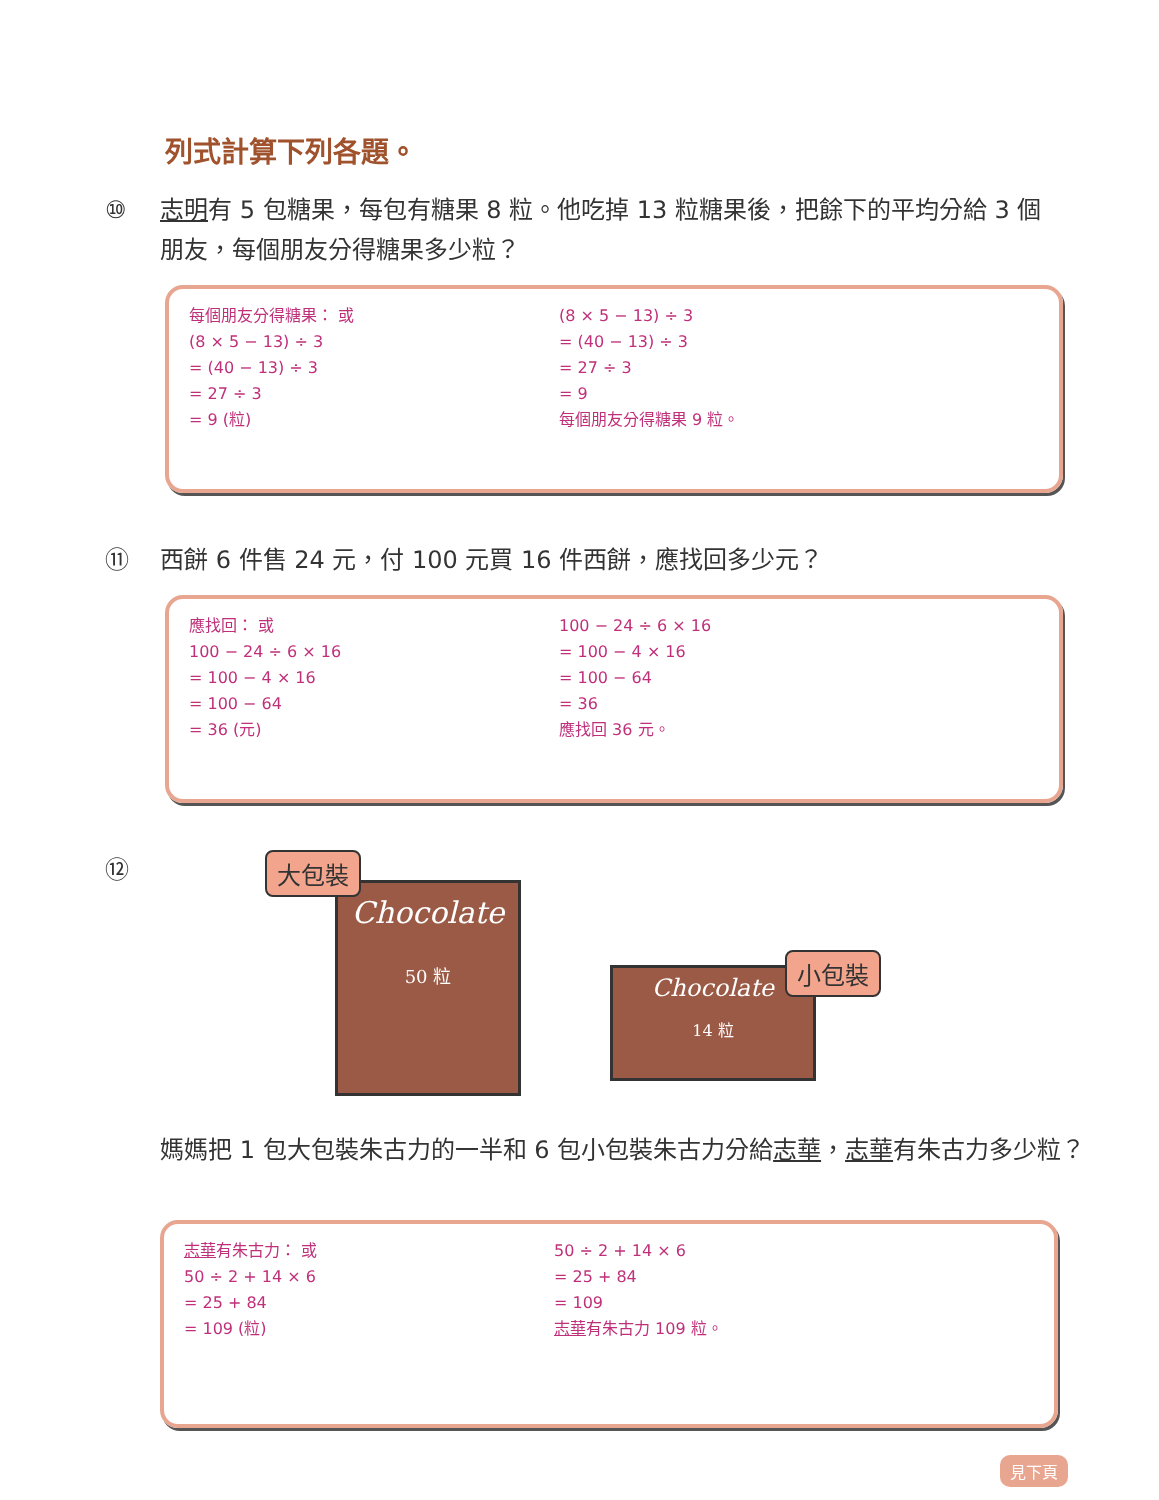列式計算下列各題。
⑩ 志明有 5 包糖果，每包有糖果 8 粒。他吃掉 13 粒糖果後，把餘下的平均分給 3 個朋友，每個朋友分得糖果多少粒？
每個朋友分得糖果： 或
(8 × 5 − 13) ÷ 3
= (40 − 13) ÷ 3
= 27 ÷ 3
= 9 (粒)
(8 × 5 − 13) ÷ 3
= (40 − 13) ÷ 3
= 27 ÷ 3
= 9
每個朋友分得糖果 9 粒。
⑪ 西餅 6 件售 24 元，付 100 元買 16 件西餅，應找回多少元？
應找回： 或
100 − 24 ÷ 6 × 16
= 100 − 4 × 16
= 100 − 64
= 36 (元)
100 − 24 ÷ 6 × 16
= 100 − 4 × 16
= 100 − 64
= 36
應找回 36 元。
⑫
Chocolate
50 粒
大包裝
Chocolate
14 粒
小包裝
媽媽把 1 包大包裝朱古力的一半和 6 包小包裝朱古力分給志華，志華有朱古力多少粒？
志華有朱古力： 或
50 ÷ 2 + 14 × 6
= 25 + 84
= 109 (粒)
50 ÷ 2 + 14 × 6
= 25 + 84
= 109
志華有朱古力 109 粒。
見下頁